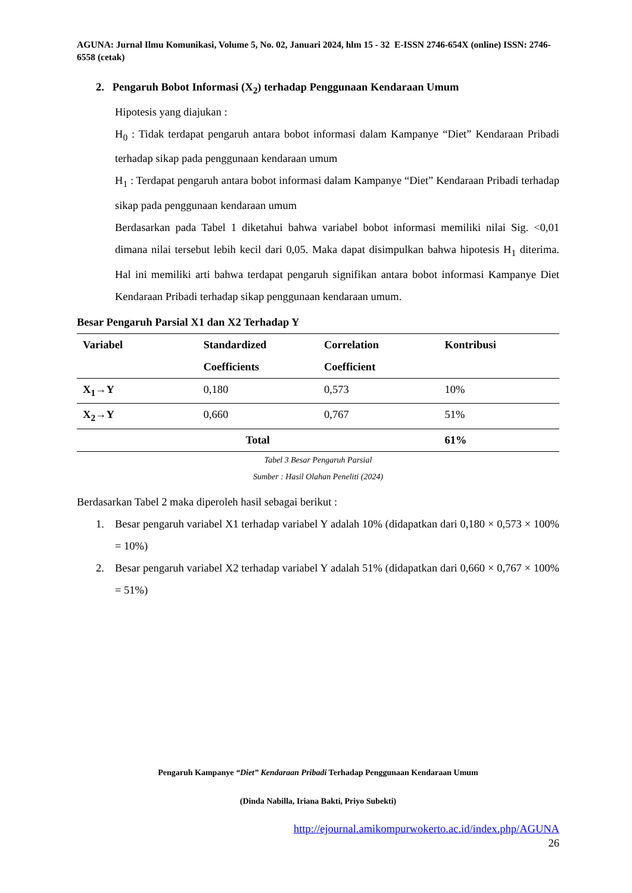AGUNA: Jurnal Ilmu Komunikasi, Volume 5, No. 02, Januari 2024, hlm 15 - 32 E-ISSN 2746-654X (online) ISSN: 2746-6558 (cetak)
2. Pengaruh Bobot Informasi (X<sub>2</sub>) terhadap Penggunaan Kendaraan Umum
Hipotesis yang diajukan :
H<sub>0</sub> : Tidak terdapat pengaruh antara bobot informasi dalam Kampanye “Diet” Kendaraan Pribadi terhadap sikap pada penggunaan kendaraan umum
H<sub>1</sub> : Terdapat pengaruh antara bobot informasi dalam Kampanye “Diet” Kendaraan Pribadi terhadap sikap pada penggunaan kendaraan umum
Berdasarkan pada Tabel 1 diketahui bahwa variabel bobot informasi memiliki nilai Sig. <0,01 dimana nilai tersebut lebih kecil dari 0,05. Maka dapat disimpulkan bahwa hipotesis H<sub>1</sub> diterima. Hal ini memiliki arti bahwa terdapat pengaruh signifikan antara bobot informasi Kampanye Diet Kendaraan Pribadi terhadap sikap penggunaan kendaraan umum.
Besar Pengaruh Parsial X1 dan X2 Terhadap Y
| Variabel | Standardized Coefficients | Correlation Coefficient | Kontribusi |
| --- | --- | --- | --- |
| X<sub>1</sub>→Y | 0,180 | 0,573 | 10% |
| X<sub>2</sub>→Y | 0,660 | 0,767 | 51% |
| Total | | | 61% |
Tabel 3 Besar Pengaruh Parsial
Sumber : Hasil Olahan Peneliti (2024)
Berdasarkan Tabel 2 maka diperoleh hasil sebagai berikut :
1. Besar pengaruh variabel X1 terhadap variabel Y adalah 10% (didapatkan dari 0,180 × 0,573 × 100% = 10%)
2. Besar pengaruh variabel X2 terhadap variabel Y adalah 51% (didapatkan dari 0,660 × 0,767 × 100% = 51%)
Pengaruh Kampanye “Diet” Kendaraan Pribadi Terhadap Penggunaan Kendaraan Umum
(Dinda Nabilla, Iriana Bakti, Priyo Subekti)
http://ejournal.amikompurwokerto.ac.id/index.php/AGUNA
26